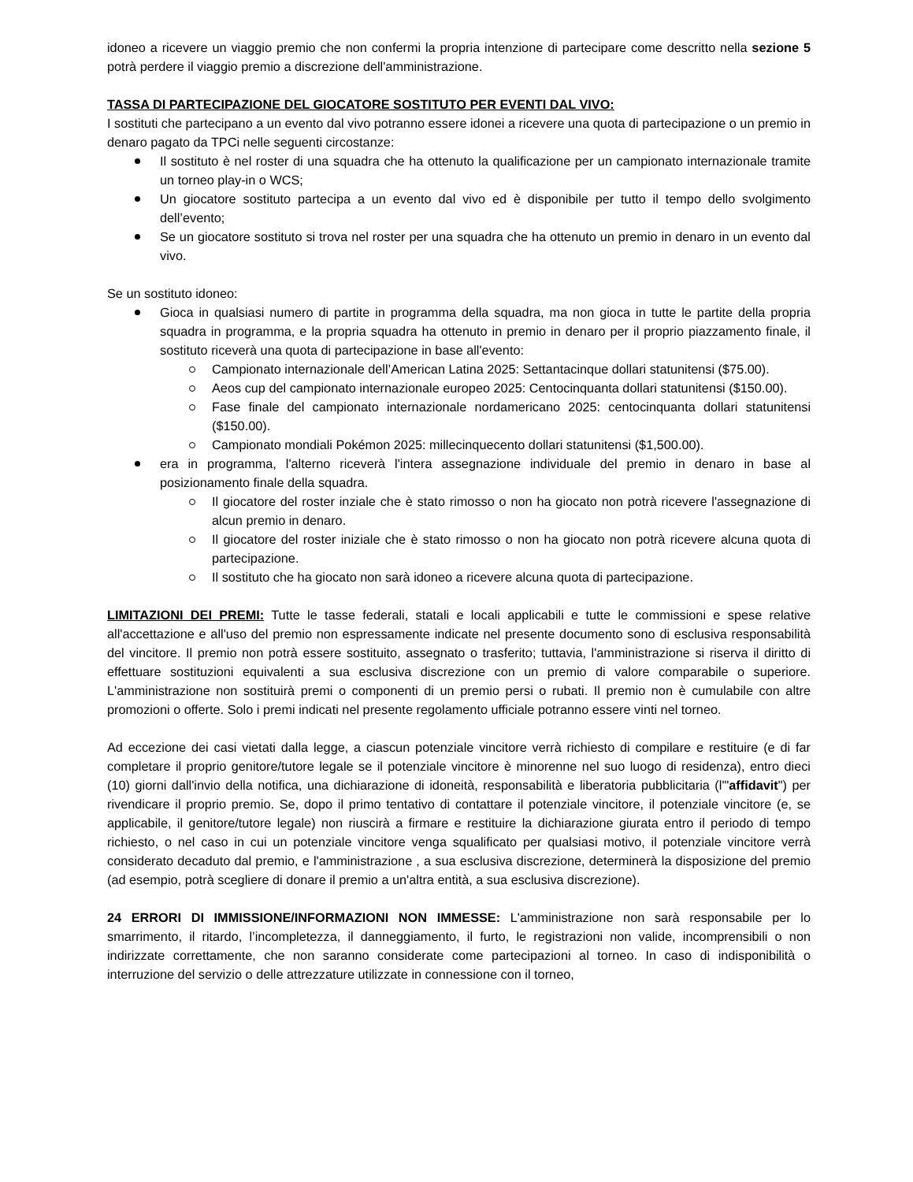idoneo a ricevere un viaggio premio che non confermi la propria intenzione di partecipare come descritto nella sezione 5 potrà perdere il viaggio premio a discrezione dell'amministrazione.
TASSA DI PARTECIPAZIONE DEL GIOCATORE SOSTITUTO PER EVENTI DAL VIVO:
I sostituti che partecipano a un evento dal vivo potranno essere idonei a ricevere una quota di partecipazione o un premio in denaro pagato da TPCi nelle seguenti circostanze:
Il sostituto è nel roster di una squadra che ha ottenuto la qualificazione per un campionato internazionale tramite un torneo play-in o WCS;
Un giocatore sostituto partecipa a un evento dal vivo ed è disponibile per tutto il tempo dello svolgimento dell’evento;
Se un giocatore sostituto si trova nel roster per una squadra che ha ottenuto un premio in denaro in un evento dal vivo.
Se un sostituto idoneo:
Gioca in qualsiasi numero di partite in programma della squadra, ma non gioca in tutte le partite della propria squadra in programma, e la propria squadra ha ottenuto in premio in denaro per il proprio piazzamento finale, il sostituto riceverà una quota di partecipazione in base all'evento:
Campionato internazionale dell’American Latina 2025: Settantacinque dollari statunitensi ($75.00).
Aeos cup del campionato internazionale europeo 2025: Centocinquanta dollari statunitensi ($150.00).
Fase finale del campionato internazionale nordamericano 2025: centocinquanta dollari statunitensi ($150.00).
Campionato mondiali Pokémon 2025: millecinquecento dollari statunitensi ($1,500.00).
era in programma, l'alterno riceverà l'intera assegnazione individuale del premio in denaro in base al posizionamento finale della squadra.
Il giocatore del roster inziale che è stato rimosso o non ha giocato non potrà ricevere l'assegnazione di alcun premio in denaro.
Il giocatore del roster iniziale che è stato rimosso o non ha giocato non potrà ricevere alcuna quota di partecipazione.
Il sostituto che ha giocato non sarà idoneo a ricevere alcuna quota di partecipazione.
LIMITAZIONI DEI PREMI: Tutte le tasse federali, statali e locali applicabili e tutte le commissioni e spese relative all'accettazione e all'uso del premio non espressamente indicate nel presente documento sono di esclusiva responsabilità del vincitore. Il premio non potrà essere sostituito, assegnato o trasferito; tuttavia, l'amministrazione si riserva il diritto di effettuare sostituzioni equivalenti a sua esclusiva discrezione con un premio di valore comparabile o superiore. L'amministrazione non sostituirà premi o componenti di un premio persi o rubati. Il premio non è cumulabile con altre promozioni o offerte. Solo i premi indicati nel presente regolamento ufficiale potranno essere vinti nel torneo.
Ad eccezione dei casi vietati dalla legge, a ciascun potenziale vincitore verrà richiesto di compilare e restituire (e di far completare il proprio genitore/tutore legale se il potenziale vincitore è minorenne nel suo luogo di residenza), entro dieci (10) giorni dall'invio della notifica, una dichiarazione di idoneità, responsabilità e liberatoria pubblicitaria (l'"affidavit") per rivendicare il proprio premio. Se, dopo il primo tentativo di contattare il potenziale vincitore, il potenziale vincitore (e, se applicabile, il genitore/tutore legale) non riuscirà a firmare e restituire la dichiarazione giurata entro il periodo di tempo richiesto, o nel caso in cui un potenziale vincitore venga squalificato per qualsiasi motivo, il potenziale vincitore verrà considerato decaduto dal premio, e l'amministrazione , a sua esclusiva discrezione, determinerà la disposizione del premio (ad esempio, potrà scegliere di donare il premio a un'altra entità, a sua esclusiva discrezione).
24 ERRORI DI IMMISSIONE/INFORMAZIONI NON IMMESSE: L'amministrazione non sarà responsabile per lo smarrimento, il ritardo, l’incompletezza, il danneggiamento, il furto, le registrazioni non valide, incomprensibili o non indirizzate correttamente, che non saranno considerate come partecipazioni al torneo. In caso di indisponibilità o interruzione del servizio o delle attrezzature utilizzate in connessione con il torneo,